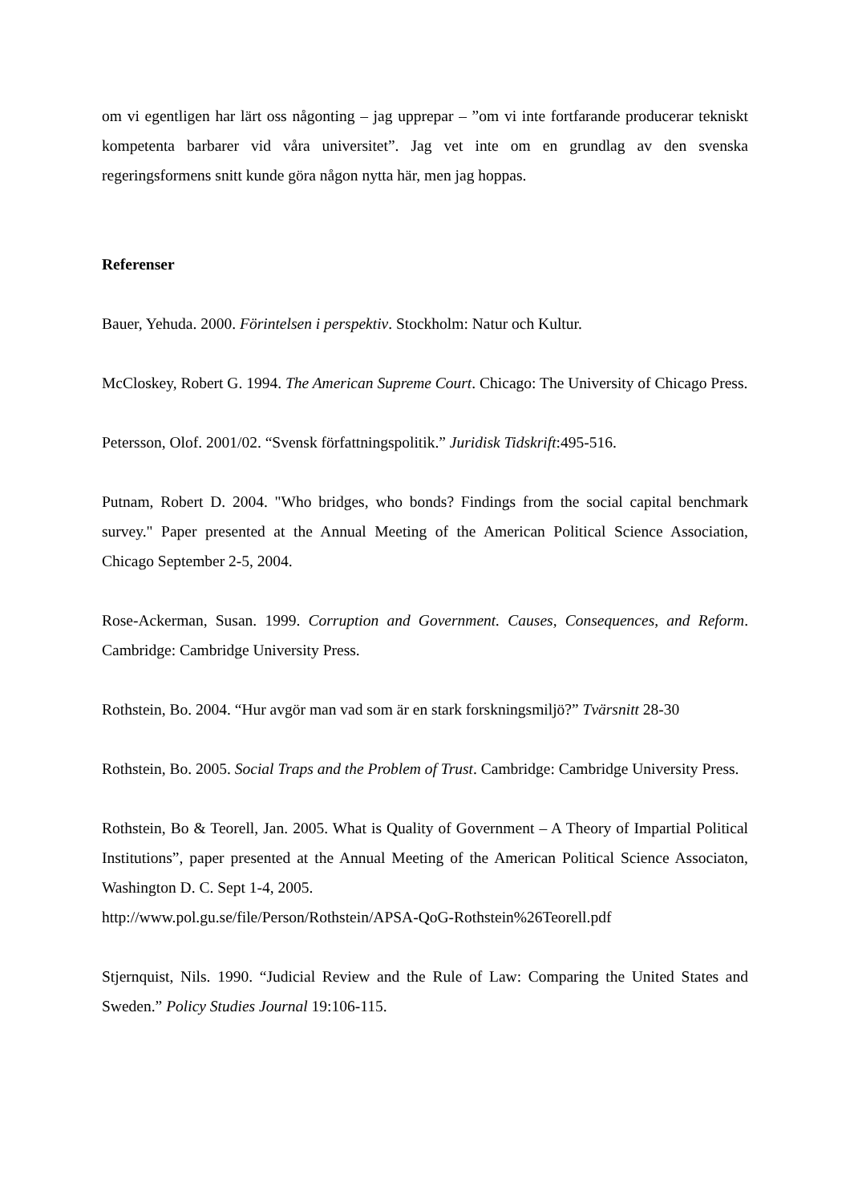om vi egentligen har lärt oss någonting – jag upprepar – ”om vi inte fortfarande producerar tekniskt kompetenta barbarer vid våra universitet”. Jag vet inte om en grundlag av den svenska regeringsformens snitt kunde göra någon nytta här, men jag hoppas.
Referenser
Bauer, Yehuda. 2000. Förintelsen i perspektiv. Stockholm: Natur och Kultur.
McCloskey, Robert G. 1994. The American Supreme Court. Chicago: The University of Chicago Press.
Petersson, Olof. 2001/02. “Svensk författningspolitik.” Juridisk Tidskrift:495-516.
Putnam, Robert D. 2004. "Who bridges, who bonds? Findings from the social capital benchmark survey." Paper presented at the Annual Meeting of the American Political Science Association, Chicago September 2-5, 2004.
Rose-Ackerman, Susan. 1999. Corruption and Government. Causes, Consequences, and Reform. Cambridge: Cambridge University Press.
Rothstein, Bo. 2004. “Hur avgör man vad som är en stark forskningsmiljö?” Tvärsnitt 28-30
Rothstein, Bo. 2005. Social Traps and the Problem of Trust. Cambridge: Cambridge University Press.
Rothstein, Bo & Teorell, Jan. 2005. What is Quality of Government – A Theory of Impartial Political Institutions”, paper presented at the Annual Meeting of the American Political Science Associaton, Washington D. C. Sept 1-4, 2005.
http://www.pol.gu.se/file/Person/Rothstein/APSA-QoG-Rothstein%26Teorell.pdf
Stjernquist, Nils. 1990. “Judicial Review and the Rule of Law: Comparing the United States and Sweden.” Policy Studies Journal 19:106-115.